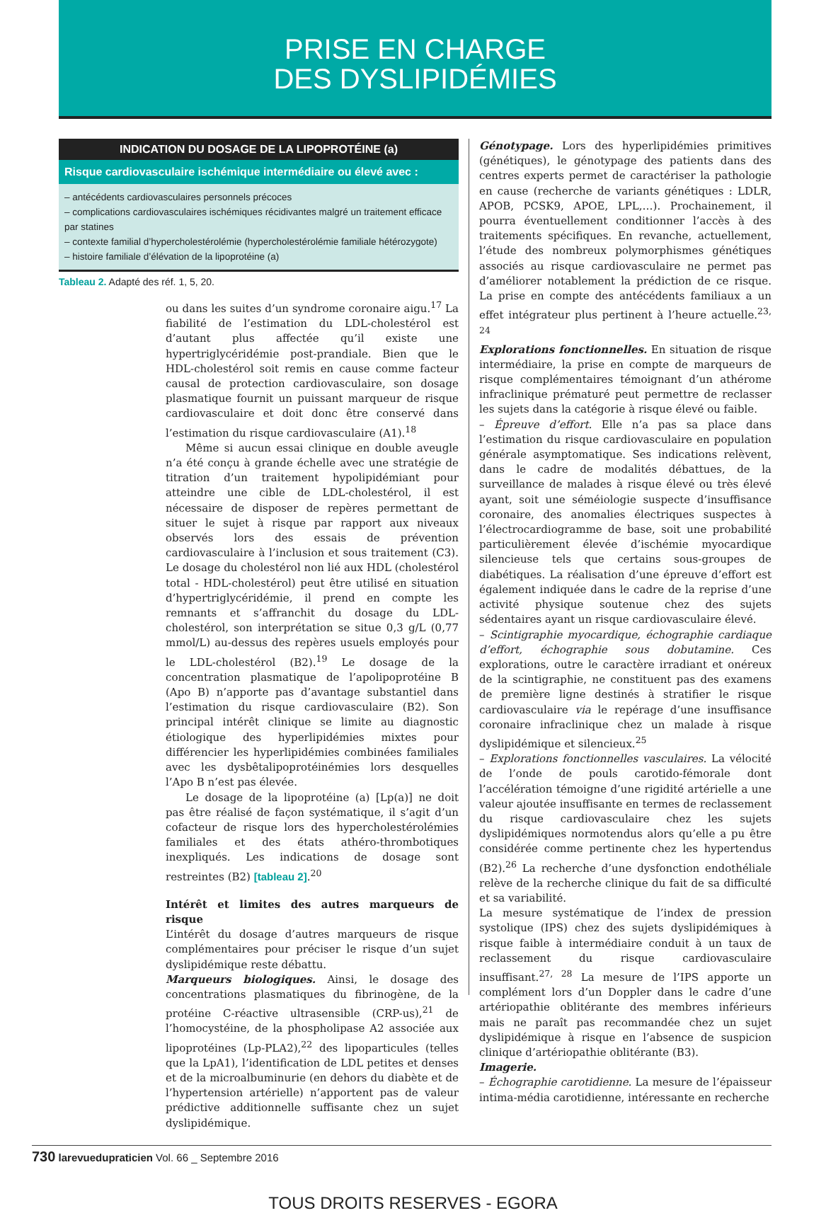PRISE EN CHARGE
DES DYSLIPIDÉMIES
| INDICATION DU DOSAGE DE LA LIPOPROTÉINE (a) |
| --- |
| Risque cardiovasculaire ischémique intermédiaire ou élevé avec : |
| – antécédents cardiovasculaires personnels précoces – complications cardiovasculaires ischémiques récidivantes malgré un traitement efficace par statines – contexte familial d’hypercholestérolémie (hypercholestérolémie familiale hétérozygote) – histoire familiale d’élévation de la lipoprotéine (a) |
Tableau 2. Adapté des réf. 1, 5, 20.
ou dans les suites d’un syndrome coronaire aigu.<sup>17</sup> La fiabilité de l’estimation du LDL-cholestérol est d’autant plus affectée qu’il existe une hypertriglycéridémie post-prandiale. Bien que le HDL-cholestérol soit remis en cause comme facteur causal de protection cardiovasculaire, son dosage plasmatique fournit un puissant marqueur de risque cardiovasculaire et doit donc être conservé dans l’estimation du risque cardiovasculaire (A1).<sup>18</sup>
Même si aucun essai clinique en double aveugle n’a été conçu à grande échelle avec une stratégie de titration d’un traitement hypolipidémiant pour atteindre une cible de LDL-cholestérol, il est nécessaire de disposer de repères permettant de situer le sujet à risque par rapport aux niveaux observés lors des essais de prévention cardiovasculaire à l’inclusion et sous traitement (C3). Le dosage du cholestérol non lié aux HDL (cholestérol total - HDL-cholestérol) peut être utilisé en situation d’hypertriglycéridémie, il prend en compte les remnants et s’affranchit du dosage du LDL-cholestérol, son interprétation se situe 0,3 g/L (0,77 mmol/L) au-dessus des repères usuels employés pour le LDL-cholestérol (B2).<sup>19</sup> Le dosage de la concentration plasmatique de l’apolipoprotéine B (Apo B) n’apporte pas d’avantage substantiel dans l’estimation du risque cardiovasculaire (B2). Son principal intérêt clinique se limite au diagnostic étiologique des hyperlipidémies mixtes pour différencier les hyperlipidémies combinées familiales avec les dysbêtalipoprotéinémies lors desquelles l’Apo B n’est pas élevée.
Le dosage de la lipoprotéine (a) [Lp(a)] ne doit pas être réalisé de façon systématique, il s’agit d’un cofacteur de risque lors des hypercholestérolémies familiales et des états athéro-thrombotiques inexpliqués. Les indications de dosage sont restreintes (B2) [tableau 2].<sup>20</sup>
Intérêt et limites des autres marqueurs de risque
L’intérêt du dosage d’autres marqueurs de risque complémentaires pour préciser le risque d’un sujet dyslipidémique reste débattu.
Marqueurs biologiques. Ainsi, le dosage des concentrations plasmatiques du fibrinogène, de la protéine C-réactive ultrasensible (CRP-us),<sup>21</sup> de l’homocystéine, de la phospholipase A2 associée aux lipoprotéines (Lp-PLA2),<sup>22</sup> des lipoparticules (telles que la LpA1), l’identification de LDL petites et denses et de la microalbuminurie (en dehors du diabète et de l’hypertension artérielle) n’apportent pas de valeur prédictive additionnelle suffisante chez un sujet dyslipidémique.
Génotypage. Lors des hyperlipidémies primitives (génétiques), le génotypage des patients dans des centres experts permet de caractériser la pathologie en cause (recherche de variants génétiques : LDLR, APOB, PCSK9, APOE, LPL,…). Prochainement, il pourra éventuellement conditionner l’accès à des traitements spécifiques. En revanche, actuellement, l’étude des nombreux polymorphismes génétiques associés au risque cardiovasculaire ne permet pas d’améliorer notablement la prédiction de ce risque. La prise en compte des antécédents familiaux a un effet intégrateur plus pertinent à l’heure actuelle.<sup>23, 24</sup>
Explorations fonctionnelles. En situation de risque intermédiaire, la prise en compte de marqueurs de risque complémentaires témoignant d’un athérome infraclinique prématuré peut permettre de reclasser les sujets dans la catégorie à risque élevé ou faible.
– Épreuve d’effort. Elle n’a pas sa place dans l’estimation du risque cardiovasculaire en population générale asymptomatique. Ses indications relèvent, dans le cadre de modalités débattues, de la surveillance de malades à risque élevé ou très élevé ayant, soit une séméiologie suspecte d’insuffisance coronaire, des anomalies électriques suspectes à l’électrocardiogramme de base, soit une probabilité particulièrement élevée d’ischémie myocardique silencieuse tels que certains sous-groupes de diabétiques. La réalisation d’une épreuve d’effort est également indiquée dans le cadre de la reprise d’une activité physique soutenue chez des sujets sédentaires ayant un risque cardiovasculaire élevé.
– Scintigraphie myocardique, échographie cardiaque d’effort, échographie sous dobutamine. Ces explorations, outre le caractère irradiant et onéreux de la scintigraphie, ne constituent pas des examens de première ligne destinés à stratifier le risque cardiovasculaire via le repérage d’une insuffisance coronaire infraclinique chez un malade à risque dyslipidémique et silencieux.<sup>25</sup>
– Explorations fonctionnelles vasculaires. La vélocité de l’onde de pouls carotido-fémorale dont l’accélération témoigne d’une rigidité artérielle a une valeur ajoutée insuffisante en termes de reclassement du risque cardiovasculaire chez les sujets dyslipidémiques normotendus alors qu’elle a pu être considérée comme pertinente chez les hypertendus (B2).<sup>26</sup> La recherche d’une dysfonction endothéliale relève de la recherche clinique du fait de sa difficulté et sa variabilité.
La mesure systématique de l’index de pression systolique (IPS) chez des sujets dyslipidémiques à risque faible à intermédiaire conduit à un taux de reclassement du risque cardiovasculaire insuffisant.<sup>27, 28</sup> La mesure de l’IPS apporte un complément lors d’un Doppler dans le cadre d’une artériopathie oblitérante des membres inférieurs mais ne paraît pas recommandée chez un sujet dyslipidémique à risque en l’absence de suspicion clinique d’artériopathie oblitérante (B3).
Imagerie.
– Échographie carotidienne. La mesure de l’épaisseur intima-média carotidienne, intéressante en recherche
730 larevuedupraticien Vol. 66 _ Septembre 2016
TOUS DROITS RESERVES - EGORA